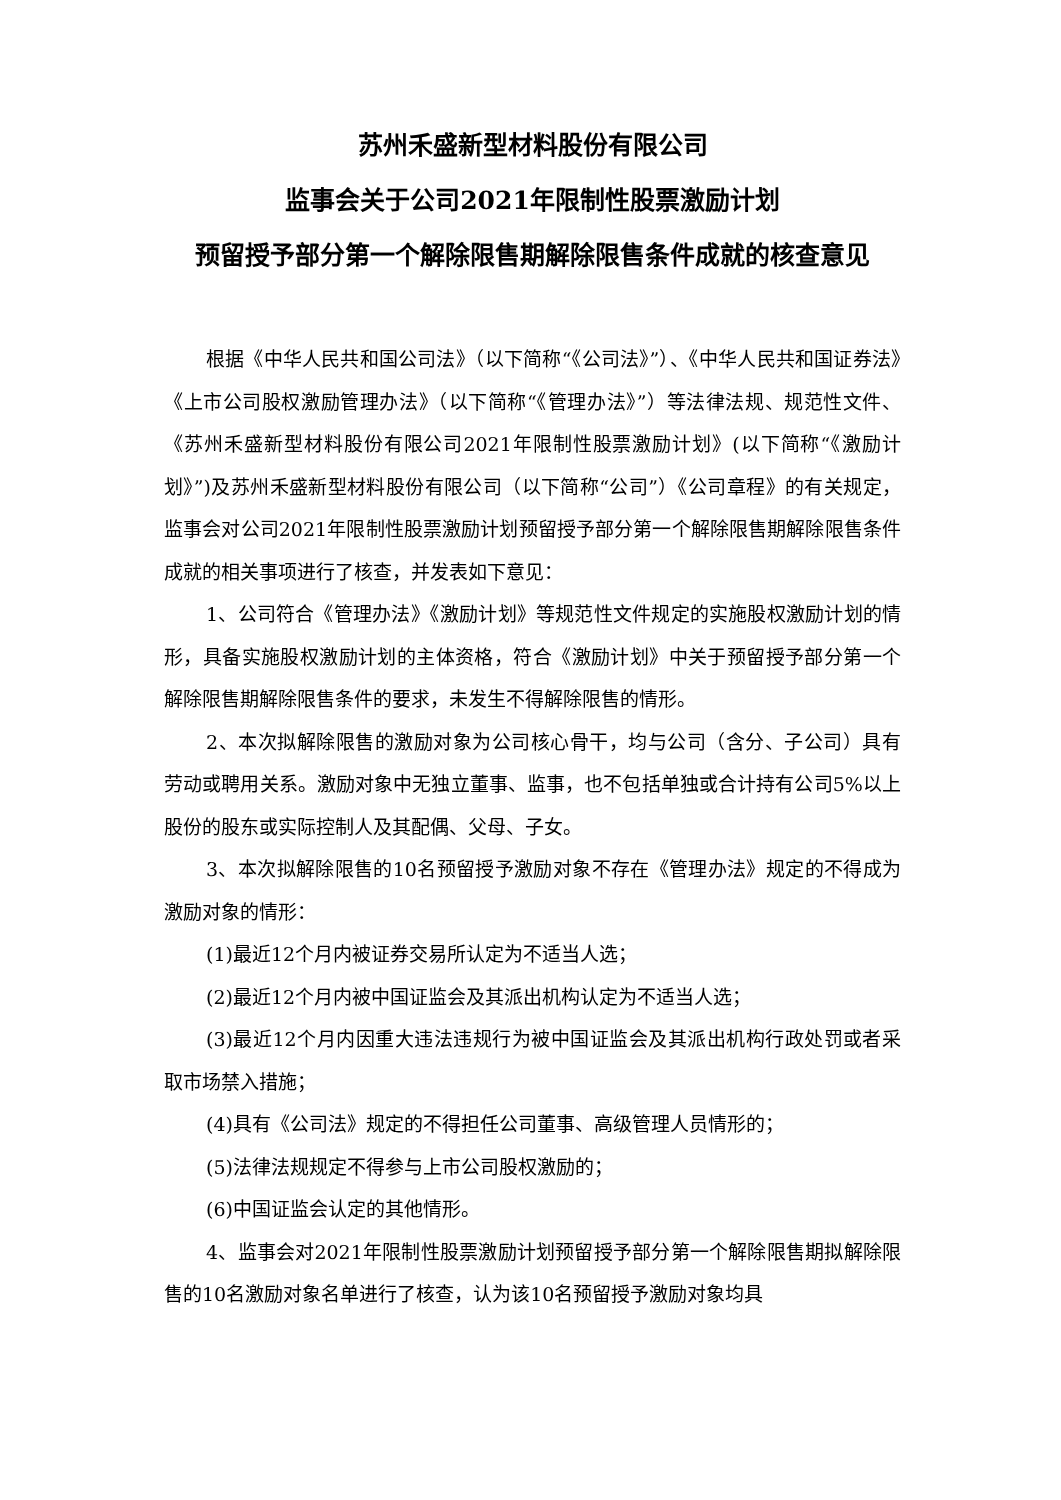苏州禾盛新型材料股份有限公司
监事会关于公司2021年限制性股票激励计划
预留授予部分第一个解除限售期解除限售条件成就的核查意见
根据《中华人民共和国公司法》（以下简称“《公司法》”）、《中华人民共和国证券法》《上市公司股权激励管理办法》（以下简称“《管理办法》”）等法律法规、规范性文件、《苏州禾盛新型材料股份有限公司2021年限制性股票激励计划》(以下简称“《激励计划》”)及苏州禾盛新型材料股份有限公司（以下简称“公司”）《公司章程》的有关规定，监事会对公司2021年限制性股票激励计划预留授予部分第一个解除限售期解除限售条件成就的相关事项进行了核查，并发表如下意见：
1、公司符合《管理办法》《激励计划》等规范性文件规定的实施股权激励计划的情形，具备实施股权激励计划的主体资格，符合《激励计划》中关于预留授予部分第一个解除限售期解除限售条件的要求，未发生不得解除限售的情形。
2、本次拟解除限售的激励对象为公司核心骨干，均与公司（含分、子公司）具有劳动或聘用关系。激励对象中无独立董事、监事，也不包括单独或合计持有公司5%以上股份的股东或实际控制人及其配偶、父母、子女。
3、本次拟解除限售的10名预留授予激励对象不存在《管理办法》规定的不得成为激励对象的情形：
(1)最近12个月内被证券交易所认定为不适当人选；
(2)最近12个月内被中国证监会及其派出机构认定为不适当人选；
(3)最近12个月内因重大违法违规行为被中国证监会及其派出机构行政处罚或者采取市场禁入措施；
(4)具有《公司法》规定的不得担任公司董事、高级管理人员情形的；
(5)法律法规规定不得参与上市公司股权激励的；
(6)中国证监会认定的其他情形。
4、监事会对2021年限制性股票激励计划预留授予部分第一个解除限售期拟解除限售的10名激励对象名单进行了核查，认为该10名预留授予激励对象均具